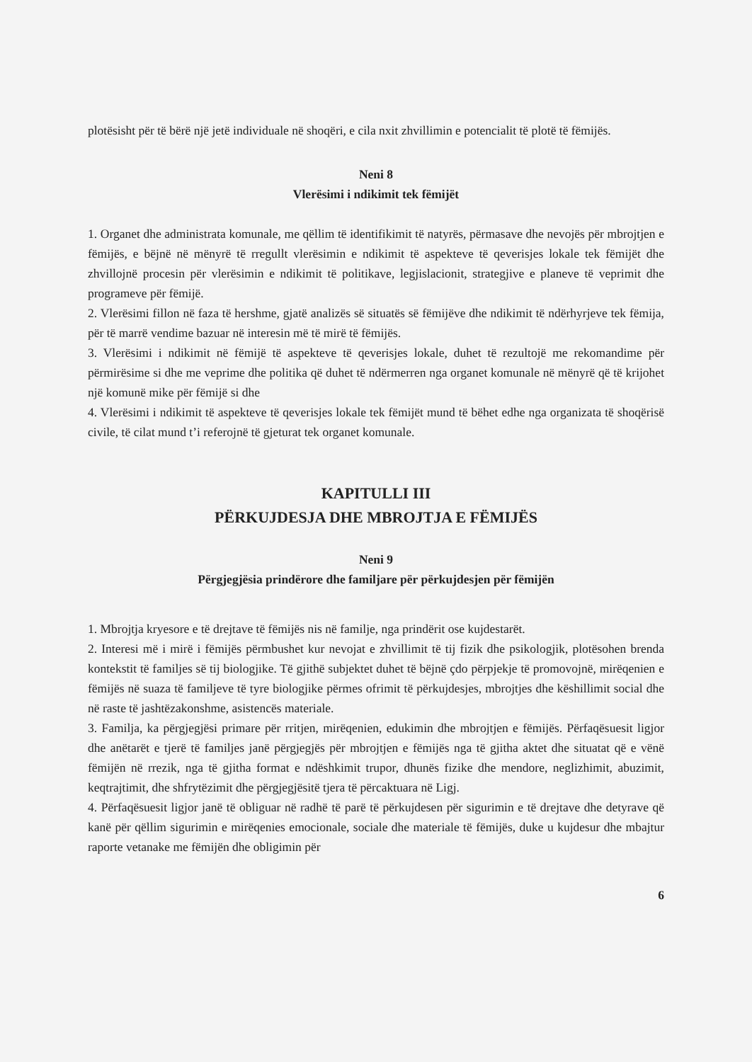plotësisht për të bërë një jetë individuale në shoqëri, e cila nxit zhvillimin e potencialit të plotë të fëmijës.
Neni 8
Vlerësimi i ndikimit tek fëmijët
1. Organet dhe administrata komunale, me qëllim të identifikimit të natyrës, përmasave dhe nevojës për mbrojtjen e fëmijës, e bëjnë në mënyrë të rregullt vlerësimin e ndikimit të aspekteve të qeverisjes lokale tek fëmijët dhe zhvillojnë procesin për vlerësimin e ndikimit të politikave, legjislacionit, strategjive e planeve të veprimit dhe programeve për fëmijë.
2. Vlerësimi fillon në faza të hershme, gjatë analizës së situatës së fëmijëve dhe ndikimit të ndërhyrjeve tek fëmija, për të marrë vendime bazuar në interesin më të mirë të fëmijës.
3. Vlerësimi i ndikimit në fëmijë të aspekteve të qeverisjes lokale, duhet të rezultojë me rekomandime për përmirësime si dhe me veprime dhe politika që duhet të ndërmerren nga organet komunale në mënyrë që të krijohet një komunë mike për fëmijë si dhe
4. Vlerësimi i ndikimit të aspekteve të qeverisjes lokale tek fëmijët mund të bëhet edhe nga organizata të shoqërisë civile, të cilat mund t’i referojnë të gjeturat tek organet komunale.
KAPITULLI III
PËRKUJDESJA DHE MBROJTJA E FËMIJËS
Neni 9
Përgjegjësia prindërore dhe familjare për përkujdesjen për fëmijën
1. Mbrojtja kryesore e të drejtave të fëmijës nis në familje, nga prindërit ose kujdestarët.
2. Interesi më i mirë i fëmijës përmbushet kur nevojat e zhvillimit të tij fizik dhe psikologjik, plotësohen brenda kontekstit të familjes së tij biologjike. Të gjithë subjektet duhet të bëjnë çdo përpjekje të promovojnë, mirëqenien e fëmijës në suaza të familjeve të tyre biologjike përmes ofrimit të përkujdesjes, mbrojtjes dhe këshillimit social dhe në raste të jashtëzakonshme, asistencës materiale.
3. Familja, ka përgjegjësi primare për rritjen, mirëqenien, edukimin dhe mbrojtjen e fëmijës. Përfaqësuesit ligjor dhe anëtarët e tjerë të familjes janë përgjegjës për mbrojtjen e fëmijës nga të gjitha aktet dhe situatat që e vënë fëmijën në rrezik, nga të gjitha format e ndëshkimit trupor, dhunës fizike dhe mendore, neglizhimit, abuzimit, keqtrajtimit, dhe shfrytëzimit dhe përgjegjësitë tjera të përcaktuara në Ligj.
4. Përfaqësuesit ligjor janë të obliguar në radhë të parë të përkujdesen për sigurimin e të drejtave dhe detyrave që kanë për qëllim sigurimin e mirëqenies emocionale, sociale dhe materiale të fëmijës, duke u kujdesur dhe mbajtur raporte vetanake me fëmijën dhe obligimin për
6